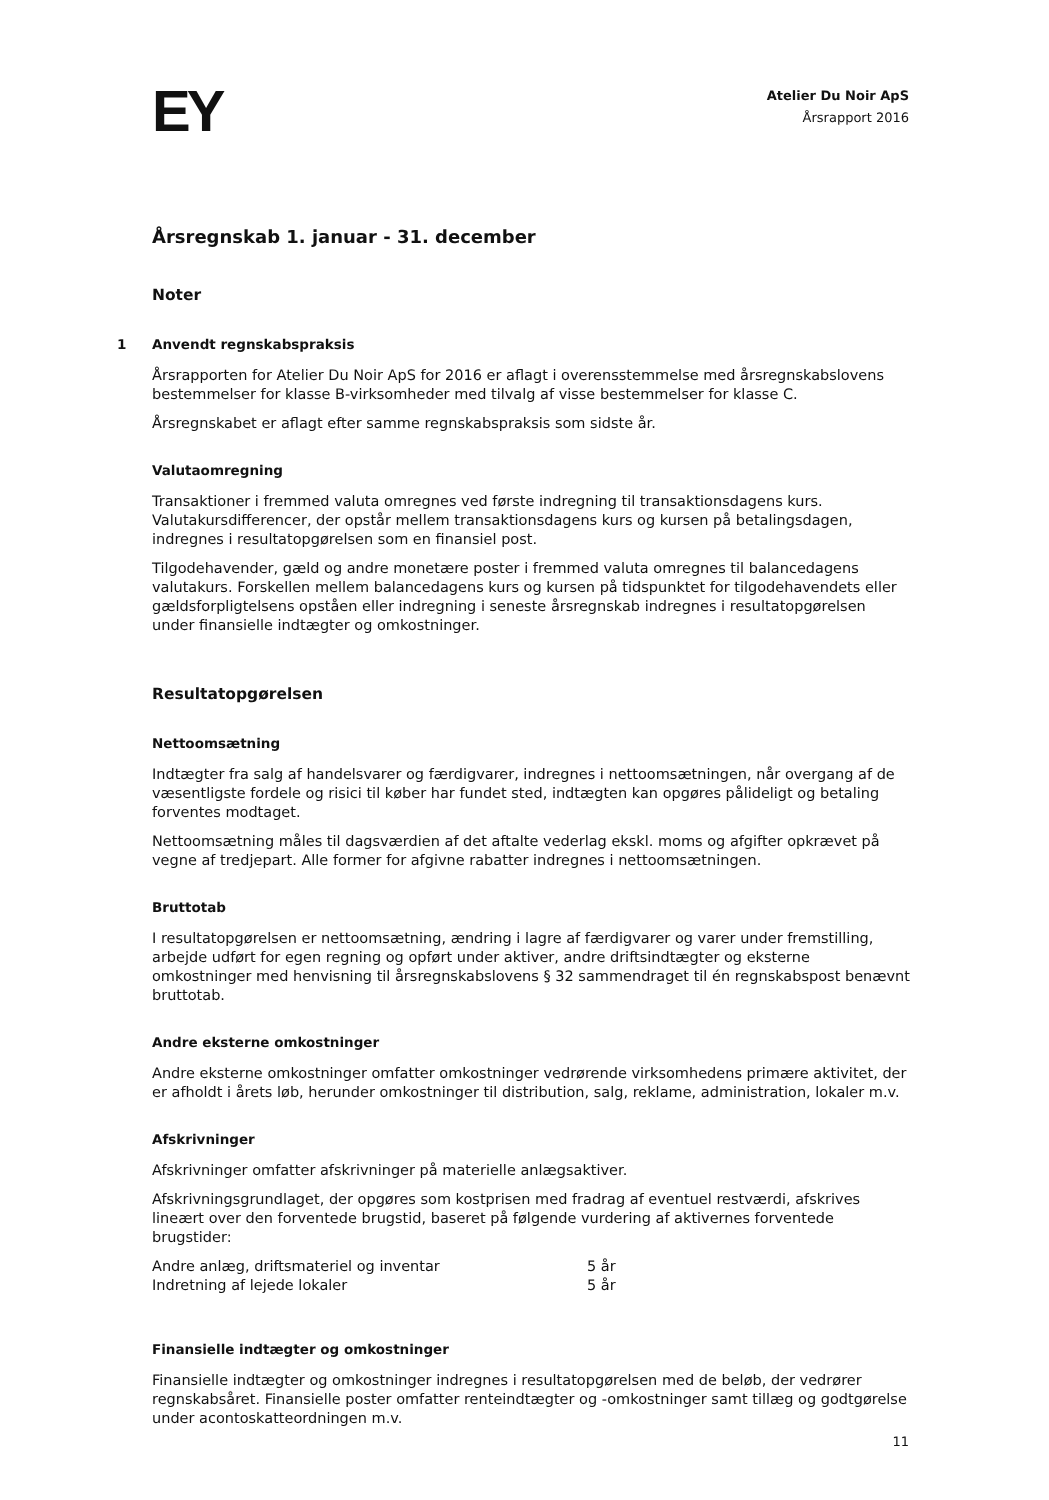EY
Atelier Du Noir ApS
Årsrapport 2016
Årsregnskab 1. januar - 31. december
Noter
1 Anvendt regnskabspraksis
Årsrapporten for Atelier Du Noir ApS for 2016 er aflagt i overensstemmelse med årsregnskabslovens bestemmelser for klasse B-virksomheder med tilvalg af visse bestemmelser for klasse C.
Årsregnskabet er aflagt efter samme regnskabspraksis som sidste år.
Valutaomregning
Transaktioner i fremmed valuta omregnes ved første indregning til transaktionsdagens kurs. Valutakursdifferencer, der opstår mellem transaktionsdagens kurs og kursen på betalingsdagen, indregnes i resultatopgørelsen som en finansiel post.
Tilgodehavender, gæld og andre monetære poster i fremmed valuta omregnes til balancedagens valutakurs. Forskellen mellem balancedagens kurs og kursen på tidspunktet for tilgodehavendets eller gældsforpligtelsens opståen eller indregning i seneste årsregnskab indregnes i resultatopgørelsen under finansielle indtægter og omkostninger.
Resultatopgørelsen
Nettoomsætning
Indtægter fra salg af handelsvarer og færdigvarer, indregnes i nettoomsætningen, når overgang af de væsentligste fordele og risici til køber har fundet sted, indtægten kan opgøres pålideligt og betaling forventes modtaget.
Nettoomsætning måles til dagsværdien af det aftalte vederlag ekskl. moms og afgifter opkrævet på vegne af tredjepart. Alle former for afgivne rabatter indregnes i nettoomsætningen.
Bruttotab
I resultatopgørelsen er nettoomsætning, ændring i lagre af færdigvarer og varer under fremstilling, arbejde udført for egen regning og opført under aktiver, andre driftsindtægter og eksterne omkostninger med henvisning til årsregnskabslovens § 32 sammendraget til én regnskabspost benævnt bruttotab.
Andre eksterne omkostninger
Andre eksterne omkostninger omfatter omkostninger vedrørende virksomhedens primære aktivitet, der er afholdt i årets løb, herunder omkostninger til distribution, salg, reklame, administration, lokaler m.v.
Afskrivninger
Afskrivninger omfatter afskrivninger på materielle anlægsaktiver.
Afskrivningsgrundlaget, der opgøres som kostprisen med fradrag af eventuel restværdi, afskrives lineært over den forventede brugstid, baseret på følgende vurdering af aktivernes forventede brugstider:
| Andre anlæg, driftsmateriel og inventar | 5 år |
| Indretning af lejede lokaler | 5 år |
Finansielle indtægter og omkostninger
Finansielle indtægter og omkostninger indregnes i resultatopgørelsen med de beløb, der vedrører regnskabsåret. Finansielle poster omfatter renteindtægter og -omkostninger samt tillæg og godtgørelse under acontoskatteordningen m.v.
11